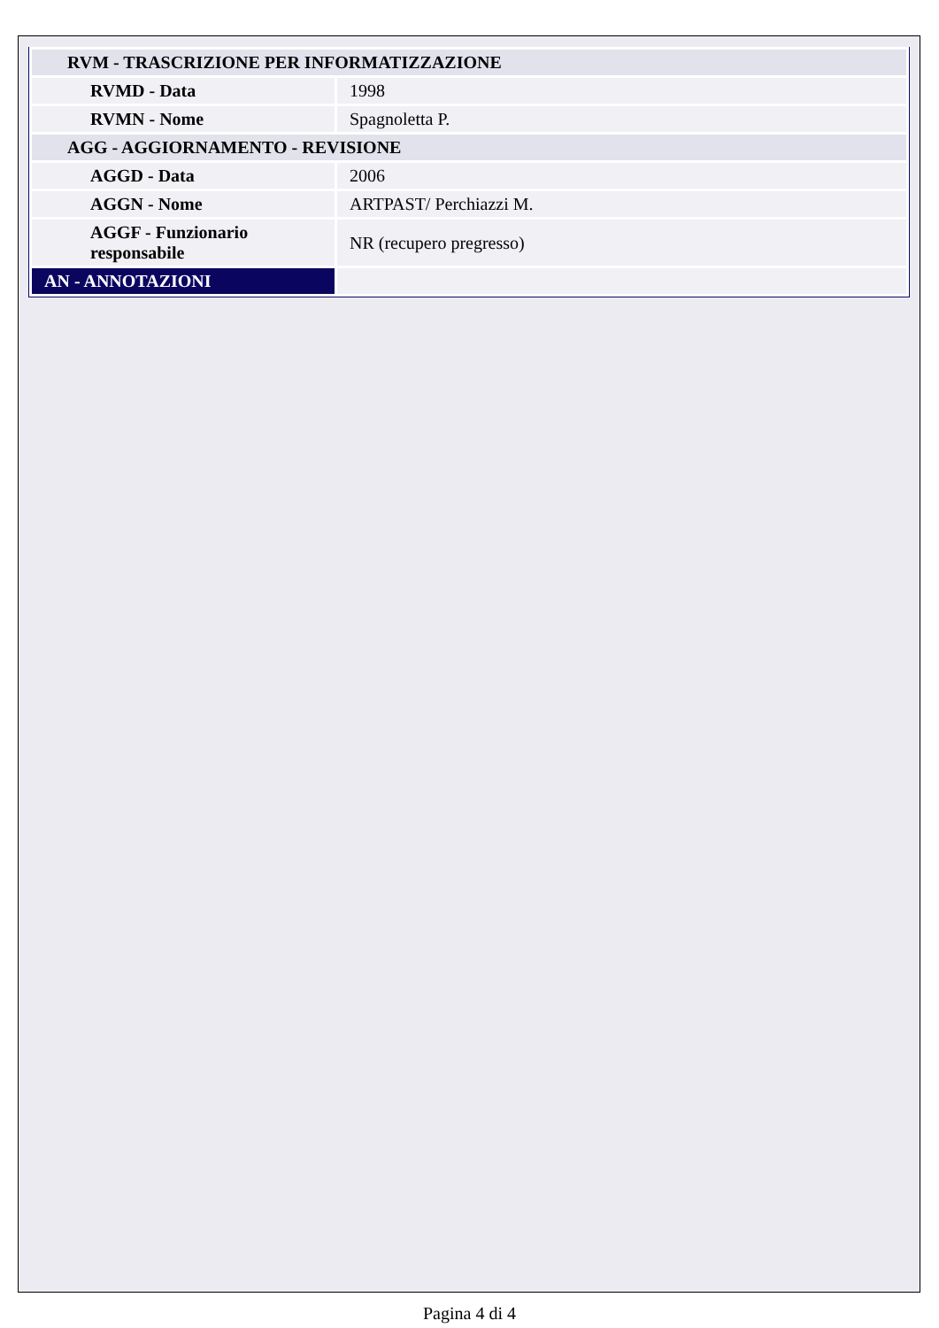| RVM - TRASCRIZIONE PER INFORMATIZZAZIONE | |
| RVMD - Data | 1998 |
| RVMN - Nome | Spagnoletta P. |
| AGG - AGGIORNAMENTO - REVISIONE | |
| AGGD - Data | 2006 |
| AGGN - Nome | ARTPAST/ Perchiazzi M. |
| AGGF - Funzionario responsabile | NR (recupero pregresso) |
| AN - ANNOTAZIONI | |
Pagina 4 di 4